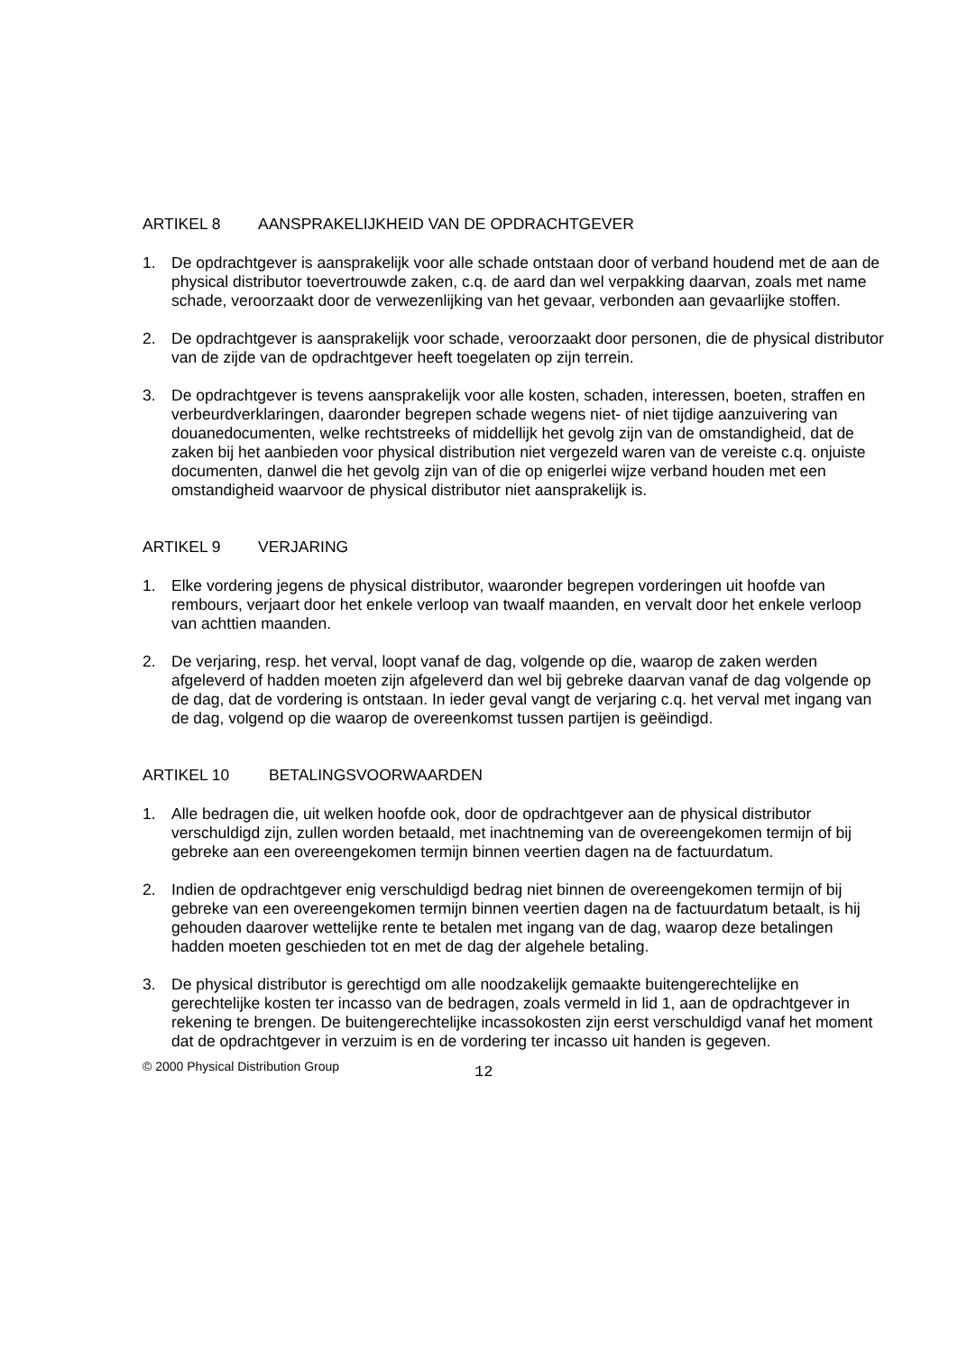ARTIKEL 8 AANSPRAKELIJKHEID VAN DE OPDRACHTGEVER
1. De opdrachtgever is aansprakelijk voor alle schade ontstaan door of verband houdend met de aan de physical distributor toevertrouwde zaken, c.q. de aard dan wel verpakking daarvan, zoals met name schade, veroorzaakt door de verwezenlijking van het gevaar, verbonden aan gevaarlijke stoffen.
2. De opdrachtgever is aansprakelijk voor schade, veroorzaakt door personen, die de physical distributor van de zijde van de opdrachtgever heeft toegelaten op zijn terrein.
3. De opdrachtgever is tevens aansprakelijk voor alle kosten, schaden, interessen, boeten, straffen en verbeurdverklaringen, daaronder begrepen schade wegens niet- of niet tijdige aanzuivering van douanedocumenten, welke rechtstreeks of middellijk het gevolg zijn van de omstandigheid, dat de zaken bij het aanbieden voor physical distribution niet vergezeld waren van de vereiste c.q. onjuiste documenten, danwel die het gevolg zijn van of die op enigerlei wijze verband houden met een omstandigheid waarvoor de physical distributor niet aansprakelijk is.
ARTIKEL 9 VERJARING
1. Elke vordering jegens de physical distributor, waaronder begrepen vorderingen uit hoofde van rembours, verjaart door het enkele verloop van twaalf maanden, en vervalt door het enkele verloop van achttien maanden.
2. De verjaring, resp. het verval, loopt vanaf de dag, volgende op die, waarop de zaken werden afgeleverd of hadden moeten zijn afgeleverd dan wel bij gebreke daarvan vanaf de dag volgende op de dag, dat de vordering is ontstaan. In ieder geval vangt de verjaring c.q. het verval met ingang van de dag, volgend op die waarop de overeenkomst tussen partijen is geëindigd.
ARTIKEL 10 BETALINGSVOORWAARDEN
1. Alle bedragen die, uit welken hoofde ook, door de opdrachtgever aan de physical distributor verschuldigd zijn, zullen worden betaald, met inachtneming van de overeengekomen termijn of bij gebreke aan een overeengekomen termijn binnen veertien dagen na de factuurdatum.
2. Indien de opdrachtgever enig verschuldigd bedrag niet binnen de overeengekomen termijn of bij gebreke van een overeengekomen termijn binnen veertien dagen na de factuurdatum betaalt, is hij gehouden daarover wettelijke rente te betalen met ingang van de dag, waarop deze betalingen hadden moeten geschieden tot en met de dag der algehele betaling.
3. De physical distributor is gerechtigd om alle noodzakelijk gemaakte buitengerechtelijke en gerechtelijke kosten ter incasso van de bedragen, zoals vermeld in lid 1, aan de opdrachtgever in rekening te brengen. De buitengerechtelijke incassokosten zijn eerst verschuldigd vanaf het moment dat de opdrachtgever in verzuim is en de vordering ter incasso uit handen is gegeven.
© 2000 Physical Distribution Group 12